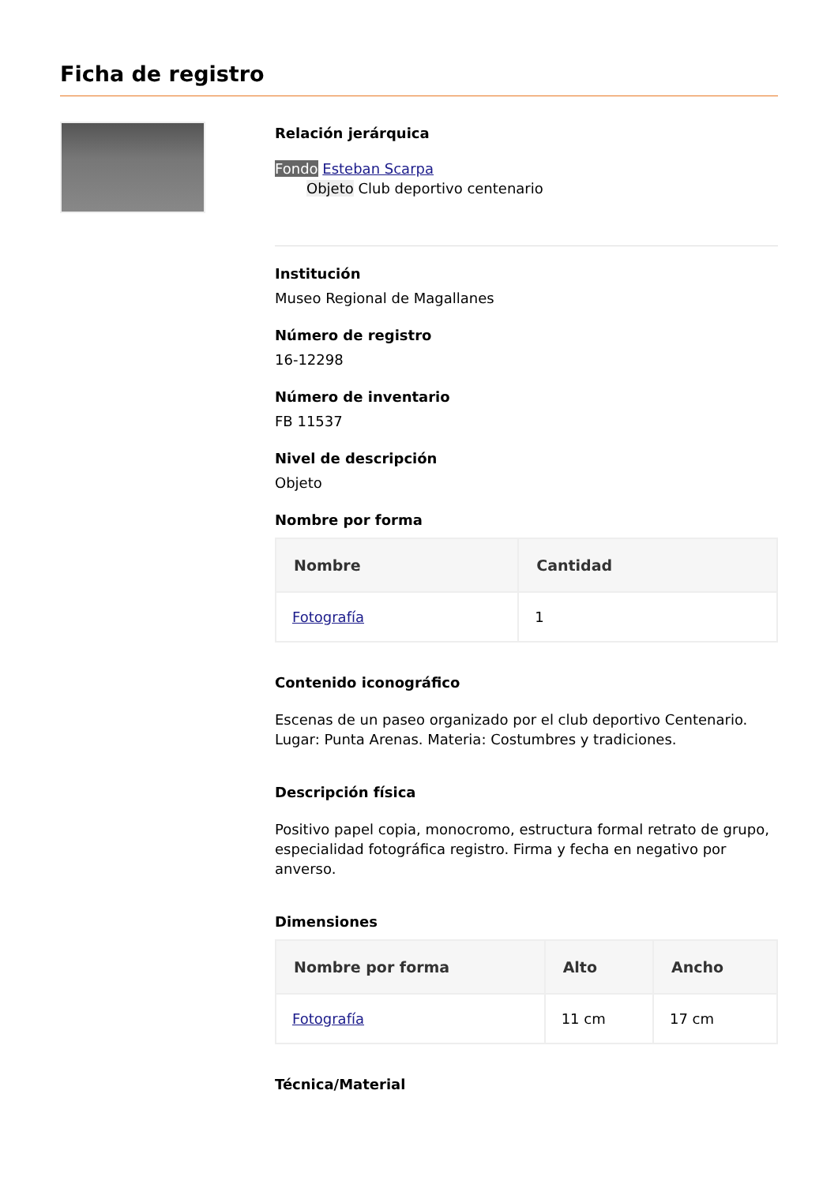Ficha de registro
Relación jerárquica
Fondo Esteban Scarpa
Objeto Club deportivo centenario
Institución
Museo Regional de Magallanes
Número de registro
16-12298
Número de inventario
FB 11537
Nivel de descripción
Objeto
Nombre por forma
| Nombre | Cantidad |
| --- | --- |
| Fotografía | 1 |
Contenido iconográfico
Escenas de un paseo organizado por el club deportivo Centenario. Lugar: Punta Arenas. Materia: Costumbres y tradiciones.
Descripción física
Positivo papel copia, monocromo, estructura formal retrato de grupo, especialidad fotográfica registro. Firma y fecha en negativo por anverso.
Dimensiones
| Nombre por forma | Alto | Ancho |
| --- | --- | --- |
| Fotografía | 11 cm | 17 cm |
Técnica/Material